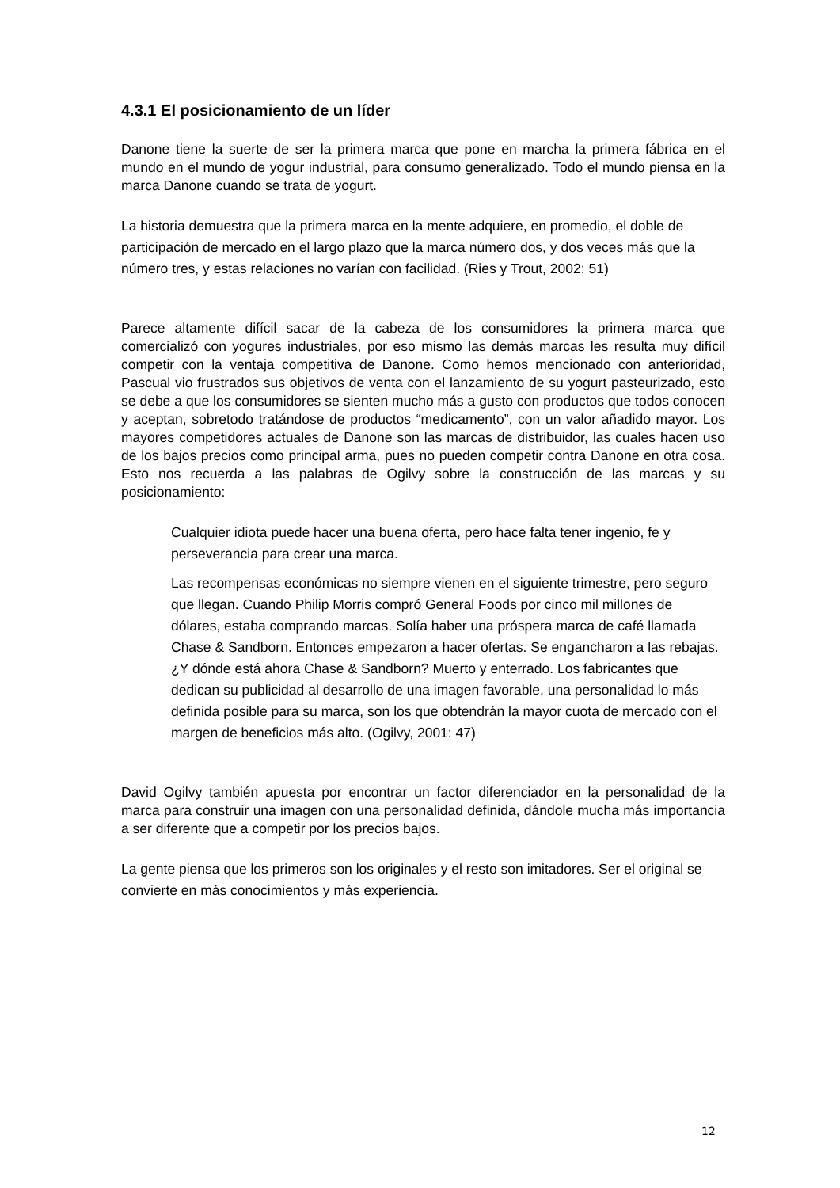4.3.1 El posicionamiento de un líder
Danone tiene la suerte de ser la primera marca que pone en marcha la primera fábrica en el mundo en el mundo de yogur industrial, para consumo generalizado. Todo el mundo piensa en la marca Danone cuando se trata de yogurt.
La historia demuestra que la primera marca en la mente adquiere, en promedio, el doble de participación de mercado en el largo plazo que la marca número dos, y dos veces más que la número tres, y estas relaciones no varían con facilidad. (Ries y Trout, 2002: 51)
Parece altamente difícil sacar de la cabeza de los consumidores la primera marca que comercializó con yogures industriales, por eso mismo las demás marcas les resulta muy difícil competir con la ventaja competitiva de Danone. Como hemos mencionado con anterioridad, Pascual vio frustrados sus objetivos de venta con el lanzamiento de su yogurt pasteurizado, esto se debe a que los consumidores se sienten mucho más a gusto con productos que todos conocen y aceptan, sobretodo tratándose de productos “medicamento”, con un valor añadido mayor. Los mayores competidores actuales de Danone son las marcas de distribuidor, las cuales hacen uso de los bajos precios como principal arma, pues no pueden competir contra Danone en otra cosa. Esto nos recuerda a las palabras de Ogilvy sobre la construcción de las marcas y su posicionamiento:
Cualquier idiota puede hacer una buena oferta, pero hace falta tener ingenio, fe y perseverancia para crear una marca.
Las recompensas económicas no siempre vienen en el siguiente trimestre, pero seguro que llegan. Cuando Philip Morris compró General Foods por cinco mil millones de dólares, estaba comprando marcas. Solía haber una próspera marca de café llamada Chase & Sandborn. Entonces empezaron a hacer ofertas. Se engancharon a las rebajas. ¿Y dónde está ahora Chase & Sandborn? Muerto y enterrado. Los fabricantes que dedican su publicidad al desarrollo de una imagen favorable, una personalidad lo más definida posible para su marca, son los que obtendrán la mayor cuota de mercado con el margen de beneficios más alto. (Ogilvy, 2001: 47)
David Ogilvy también apuesta por encontrar un factor diferenciador en la personalidad de la marca para construir una imagen con una personalidad definida, dándole mucha más importancia a ser diferente que a competir por los precios bajos.
La gente piensa que los primeros son los originales y el resto son imitadores. Ser el original se convierte en más conocimientos y más experiencia.
12